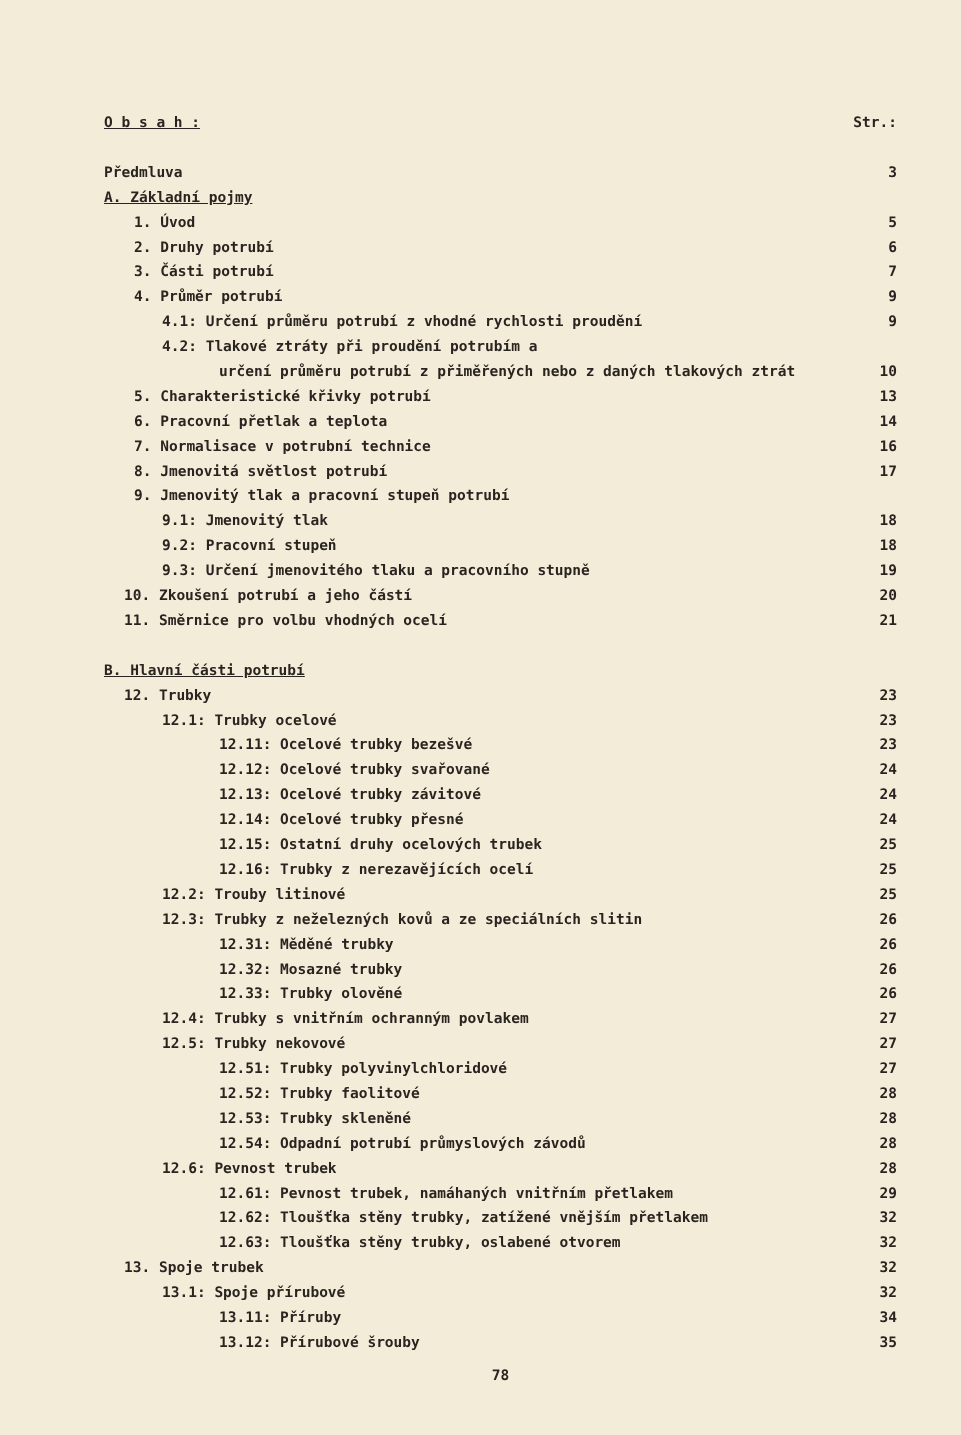O b s a h : Str.:
Předmluva 3
A. Základní pojmy
1. Úvod 5
2. Druhy potrubí 6
3. Části potrubí 7
4. Průměr potrubí 9
4.1: Určení průměru potrubí z vhodné rychlosti proudění 9
4.2: Tlakové ztráty při proudění potrubím a
určení průměru potrubí z přiměřených nebo z daných tlakových ztrát 10
5. Charakteristické křivky potrubí 13
6. Pracovní přetlak a teplota 14
7. Normalisace v potrubní technice 16
8. Jmenovitá světlost potrubí 17
9. Jmenovitý tlak a pracovní stupeň potrubí
9.1: Jmenovitý tlak 18
9.2: Pracovní stupeň 18
9.3: Určení jmenovitého tlaku a pracovního stupně 19
10. Zkoušení potrubí a jeho částí 20
11. Směrnice pro volbu vhodných ocelí 21
B. Hlavní části potrubí
12. Trubky 23
12.1: Trubky ocelové 23
12.11: Ocelové trubky bezešvé 23
12.12: Ocelové trubky svařované 24
12.13: Ocelové trubky závitové 24
12.14: Ocelové trubky přesné 24
12.15: Ostatní druhy ocelových trubek 25
12.16: Trubky z nerezavějících ocelí 25
12.2: Trouby litinové 25
12.3: Trubky z neželezných kovů a ze speciálních slitin 26
12.31: Měděné trubky 26
12.32: Mosazné trubky 26
12.33: Trubky olověné 26
12.4: Trubky s vnitřním ochranným povlakem 27
12.5: Trubky nekovové 27
12.51: Trubky polyvinylchloridové 27
12.52: Trubky faolitové 28
12.53: Trubky skleněné 28
12.54: Odpadní potrubí průmyslových závodů 28
12.6: Pevnost trubek 28
12.61: Pevnost trubek, namáhaných vnitřním přetlakem 29
12.62: Tloušťka stěny trubky, zatížené vnějším přetlakem 32
12.63: Tloušťka stěny trubky, oslabené otvorem 32
13. Spoje trubek 32
13.1: Spoje přírubové 32
13.11: Příruby 34
13.12: Přírubové šrouby 35
78